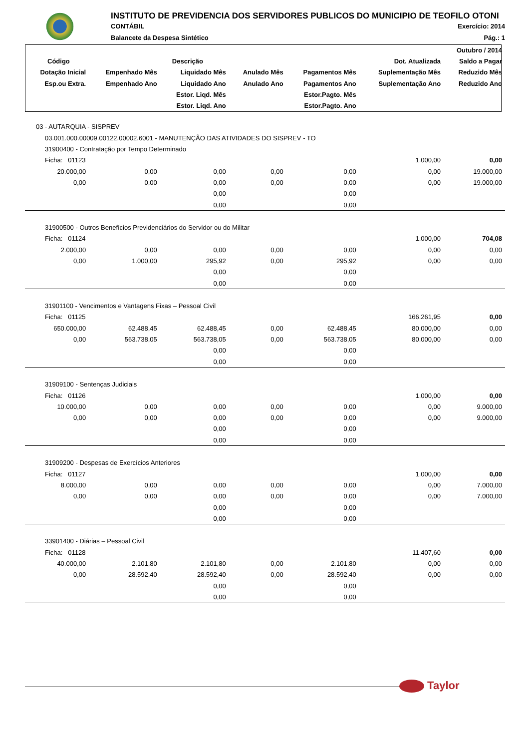INSTITUTO DE PREVIDENCIA DOS SERVIDORES PUBLICOS DO MUNICIPIO DE TEOFILO OTONI
CONTÁBIL Exercício: 2014
Balancete da Despesa Sintético Pág.: 1
| Outubro / 2014 | | | | | | |
| --- | --- | --- | --- | --- | --- | --- |
| Código | Descrição | | | | Dot. Atualizada | Saldo a Pagar |
| Dotação Inicial | Empenhado Mês | Liquidado Mês | Anulado Mês | Pagamentos Mês | Suplementação Mês | Reduzido Mês |
| Esp.ou Extra. | Empenhado Ano | Liquidado Ano | Anulado Ano | Pagamentos Ano | Suplementação Ano | Reduzido Ano |
| | | Estor. Liqd. Mês | | Estor.Pagto. Mês | | |
| | | Estor. Liqd. Ano | | Estor.Pagto. Ano | | |
| 03 - AUTARQUIA - SISPREV | | | | | | |
| 03.001.000.00009.00122.00002.6001 - MANUTENÇÃO DAS ATIVIDADES DO SISPREV - TO | | | | | | |
| 31900400 - Contratação por Tempo Determinado | | | | | | |
| Ficha: 01123 | | | | | 1.000,00 | 0,00 |
| 20.000,00 | 0,00 | 0,00 | 0,00 | 0,00 | 0,00 | 19.000,00 |
| 0,00 | 0,00 | 0,00 | 0,00 | 0,00 | 0,00 | 19.000,00 |
| | | 0,00 | | 0,00 | | |
| | | 0,00 | | 0,00 | | |
| 31900500 - Outros Benefícios Previdenciários do Servidor ou do Militar | | | | | | |
| Ficha: 01124 | | | | | 1.000,00 | 704,08 |
| 2.000,00 | 0,00 | 0,00 | 0,00 | 0,00 | 0,00 | 0,00 |
| 0,00 | 1.000,00 | 295,92 | 0,00 | 295,92 | 0,00 | 0,00 |
| | | 0,00 | | 0,00 | | |
| | | 0,00 | | 0,00 | | |
| 31901100 - Vencimentos e Vantagens Fixas – Pessoal Civil | | | | | | |
| Ficha: 01125 | | | | | 166.261,95 | 0,00 |
| 650.000,00 | 62.488,45 | 62.488,45 | 0,00 | 62.488,45 | 80.000,00 | 0,00 |
| 0,00 | 563.738,05 | 563.738,05 | 0,00 | 563.738,05 | 80.000,00 | 0,00 |
| | | 0,00 | | 0,00 | | |
| | | 0,00 | | 0,00 | | |
| 31909100 - Sentenças Judiciais | | | | | | |
| Ficha: 01126 | | | | | 1.000,00 | 0,00 |
| 10.000,00 | 0,00 | 0,00 | 0,00 | 0,00 | 0,00 | 9.000,00 |
| 0,00 | 0,00 | 0,00 | 0,00 | 0,00 | 0,00 | 9.000,00 |
| | | 0,00 | | 0,00 | | |
| | | 0,00 | | 0,00 | | |
| 31909200 - Despesas de Exercícios Anteriores | | | | | | |
| Ficha: 01127 | | | | | 1.000,00 | 0,00 |
| 8.000,00 | 0,00 | 0,00 | 0,00 | 0,00 | 0,00 | 7.000,00 |
| 0,00 | 0,00 | 0,00 | 0,00 | 0,00 | 0,00 | 7.000,00 |
| | | 0,00 | | 0,00 | | |
| | | 0,00 | | 0,00 | | |
| 33901400 - Diárias – Pessoal Civil | | | | | | |
| Ficha: 01128 | | | | | 11.407,60 | 0,00 |
| 40.000,00 | 2.101,80 | 2.101,80 | 0,00 | 2.101,80 | 0,00 | 0,00 |
| 0,00 | 28.592,40 | 28.592,40 | 0,00 | 28.592,40 | 0,00 | 0,00 |
| | | 0,00 | | 0,00 | | |
| | | 0,00 | | 0,00 | | |
Taylor